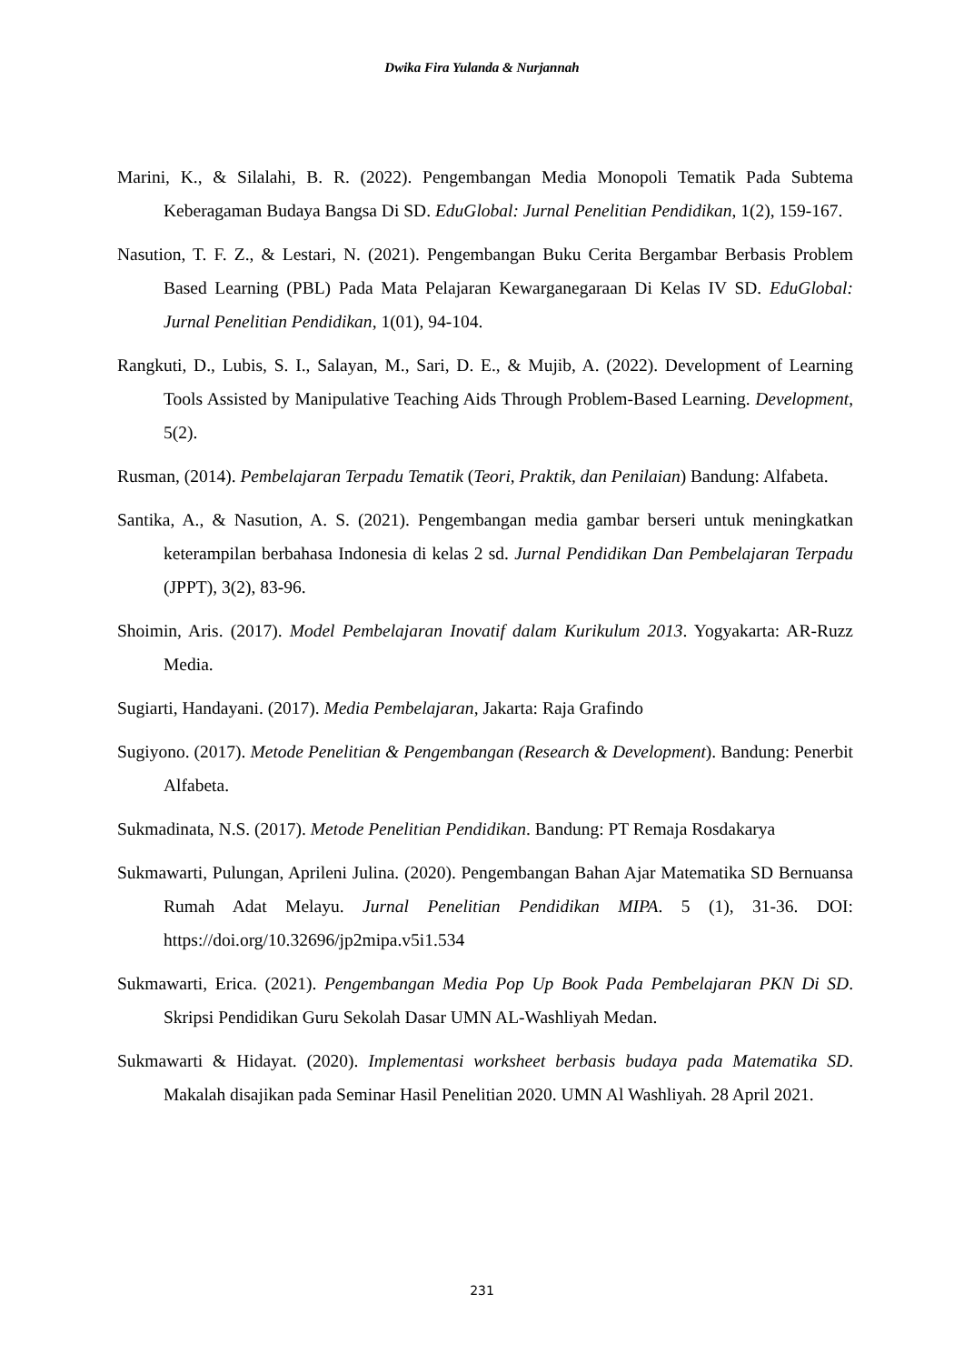Dwika Fira Yulanda & Nurjannah
Marini, K., & Silalahi, B. R. (2022). Pengembangan Media Monopoli Tematik Pada Subtema Keberagaman Budaya Bangsa Di SD. EduGlobal: Jurnal Penelitian Pendidikan, 1(2), 159-167.
Nasution, T. F. Z., & Lestari, N. (2021). Pengembangan Buku Cerita Bergambar Berbasis Problem Based Learning (PBL) Pada Mata Pelajaran Kewarganegaraan Di Kelas IV SD. EduGlobal: Jurnal Penelitian Pendidikan, 1(01), 94-104.
Rangkuti, D., Lubis, S. I., Salayan, M., Sari, D. E., & Mujib, A. (2022). Development of Learning Tools Assisted by Manipulative Teaching Aids Through Problem-Based Learning. Development, 5(2).
Rusman, (2014). Pembelajaran Terpadu Tematik (Teori, Praktik, dan Penilaian) Bandung: Alfabeta.
Santika, A., & Nasution, A. S. (2021). Pengembangan media gambar berseri untuk meningkatkan keterampilan berbahasa Indonesia di kelas 2 sd. Jurnal Pendidikan Dan Pembelajaran Terpadu (JPPT), 3(2), 83-96.
Shoimin, Aris. (2017). Model Pembelajaran Inovatif dalam Kurikulum 2013. Yogyakarta: AR-Ruzz Media.
Sugiarti, Handayani. (2017). Media Pembelajaran, Jakarta: Raja Grafindo
Sugiyono. (2017). Metode Penelitian & Pengembangan (Research & Development). Bandung: Penerbit Alfabeta.
Sukmadinata, N.S. (2017). Metode Penelitian Pendidikan. Bandung: PT Remaja Rosdakarya
Sukmawarti, Pulungan, Aprileni Julina. (2020). Pengembangan Bahan Ajar Matematika SD Bernuansa Rumah Adat Melayu. Jurnal Penelitian Pendidikan MIPA. 5 (1), 31-36. DOI: https://doi.org/10.32696/jp2mipa.v5i1.534
Sukmawarti, Erica. (2021). Pengembangan Media Pop Up Book Pada Pembelajaran PKN Di SD. Skripsi Pendidikan Guru Sekolah Dasar UMN AL-Washliyah Medan.
Sukmawarti & Hidayat. (2020). Implementasi worksheet berbasis budaya pada Matematika SD. Makalah disajikan pada Seminar Hasil Penelitian 2020. UMN Al Washliyah. 28 April 2021.
231